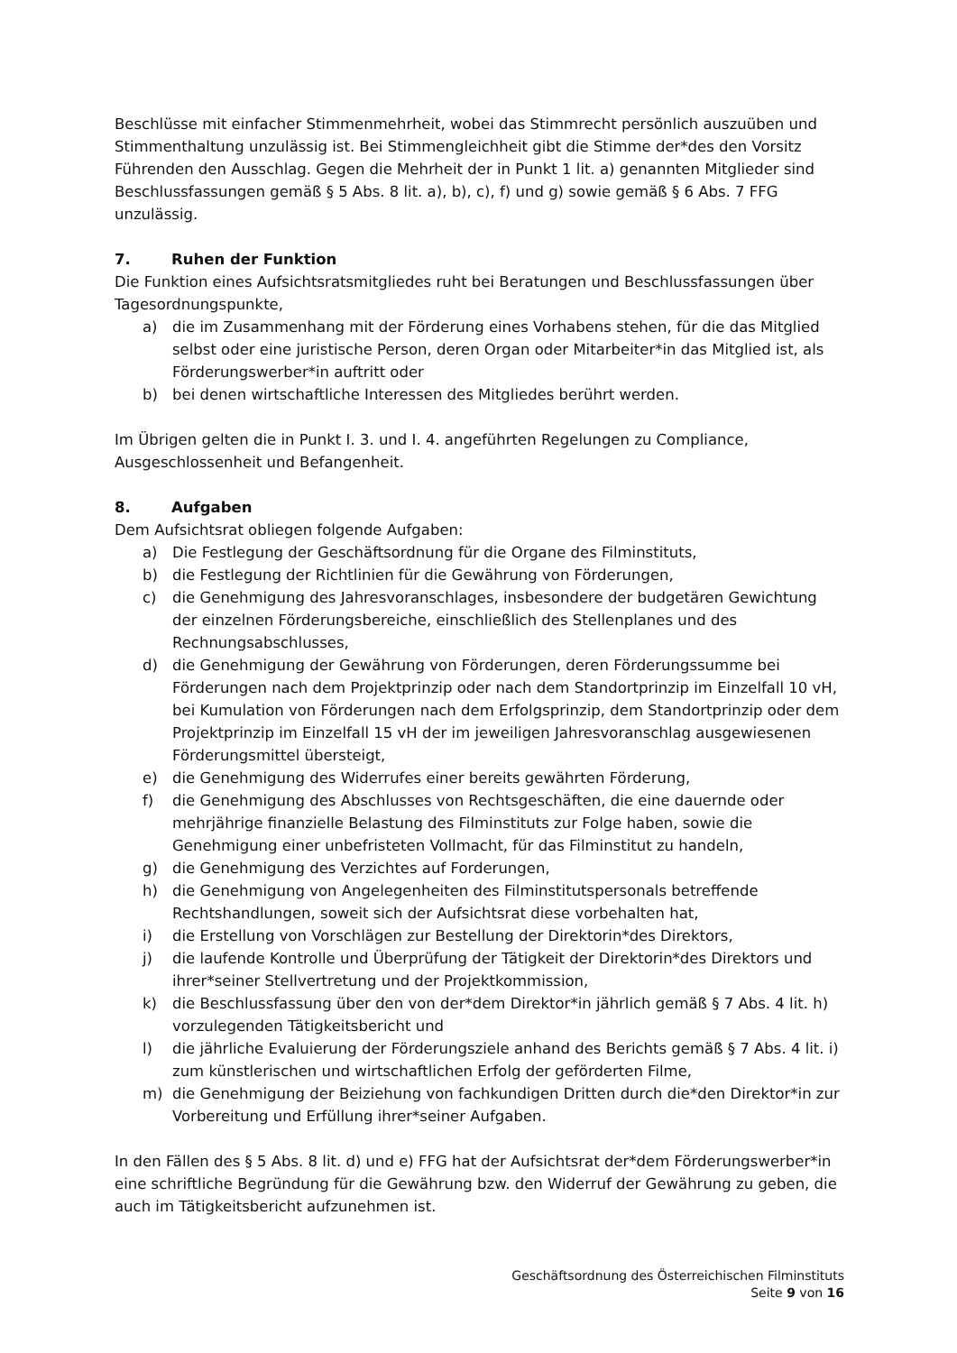Beschlüsse mit einfacher Stimmenmehrheit, wobei das Stimmrecht persönlich auszuüben und Stimmenthaltung unzulässig ist. Bei Stimmengleichheit gibt die Stimme der*des den Vorsitz Führenden den Ausschlag. Gegen die Mehrheit der in Punkt 1 lit. a) genannten Mitglieder sind Beschlussfassungen gemäß § 5 Abs. 8 lit. a), b), c), f) und g) sowie gemäß § 6 Abs. 7 FFG unzulässig.
7. Ruhen der Funktion
Die Funktion eines Aufsichtsratsmitgliedes ruht bei Beratungen und Beschlussfassungen über Tagesordnungspunkte,
a) die im Zusammenhang mit der Förderung eines Vorhabens stehen, für die das Mitglied selbst oder eine juristische Person, deren Organ oder Mitarbeiter*in das Mitglied ist, als Förderungswerber*in auftritt oder
b) bei denen wirtschaftliche Interessen des Mitgliedes berührt werden.
Im Übrigen gelten die in Punkt I. 3. und I. 4. angeführten Regelungen zu Compliance, Ausgeschlossenheit und Befangenheit.
8. Aufgaben
Dem Aufsichtsrat obliegen folgende Aufgaben:
a) Die Festlegung der Geschäftsordnung für die Organe des Filminstituts,
b) die Festlegung der Richtlinien für die Gewährung von Förderungen,
c) die Genehmigung des Jahresvoranschlages, insbesondere der budgetären Gewichtung der einzelnen Förderungsbereiche, einschließlich des Stellenplanes und des Rechnungsabschlusses,
d) die Genehmigung der Gewährung von Förderungen, deren Förderungssumme bei Förderungen nach dem Projektprinzip oder nach dem Standortprinzip im Einzelfall 10 vH, bei Kumulation von Förderungen nach dem Erfolgsprinzip, dem Standortprinzip oder dem Projektprinzip im Einzelfall 15 vH der im jeweiligen Jahresvoranschlag ausgewiesenen Förderungsmittel übersteigt,
e) die Genehmigung des Widerrufes einer bereits gewährten Förderung,
f) die Genehmigung des Abschlusses von Rechtsgeschäften, die eine dauernde oder mehrjährige finanzielle Belastung des Filminstituts zur Folge haben, sowie die Genehmigung einer unbefristeten Vollmacht, für das Filminstitut zu handeln,
g) die Genehmigung des Verzichtes auf Forderungen,
h) die Genehmigung von Angelegenheiten des Filminstitutspersonals betreffende Rechtshandlungen, soweit sich der Aufsichtsrat diese vorbehalten hat,
i) die Erstellung von Vorschlägen zur Bestellung der Direktorin*des Direktors,
j) die laufende Kontrolle und Überprüfung der Tätigkeit der Direktorin*des Direktors und ihrer*seiner Stellvertretung und der Projektkommission,
k) die Beschlussfassung über den von der*dem Direktor*in jährlich gemäß § 7 Abs. 4 lit. h) vorzulegenden Tätigkeitsbericht und
l) die jährliche Evaluierung der Förderungsziele anhand des Berichts gemäß § 7 Abs. 4 lit. i) zum künstlerischen und wirtschaftlichen Erfolg der geförderten Filme,
m) die Genehmigung der Beiziehung von fachkundigen Dritten durch die*den Direktor*in zur Vorbereitung und Erfüllung ihrer*seiner Aufgaben.
In den Fällen des § 5 Abs. 8 lit. d) und e) FFG hat der Aufsichtsrat der*dem Förderungswerber*in eine schriftliche Begründung für die Gewährung bzw. den Widerruf der Gewährung zu geben, die auch im Tätigkeitsbericht aufzunehmen ist.
Geschäftsordnung des Österreichischen Filminstituts
Seite 9 von 16